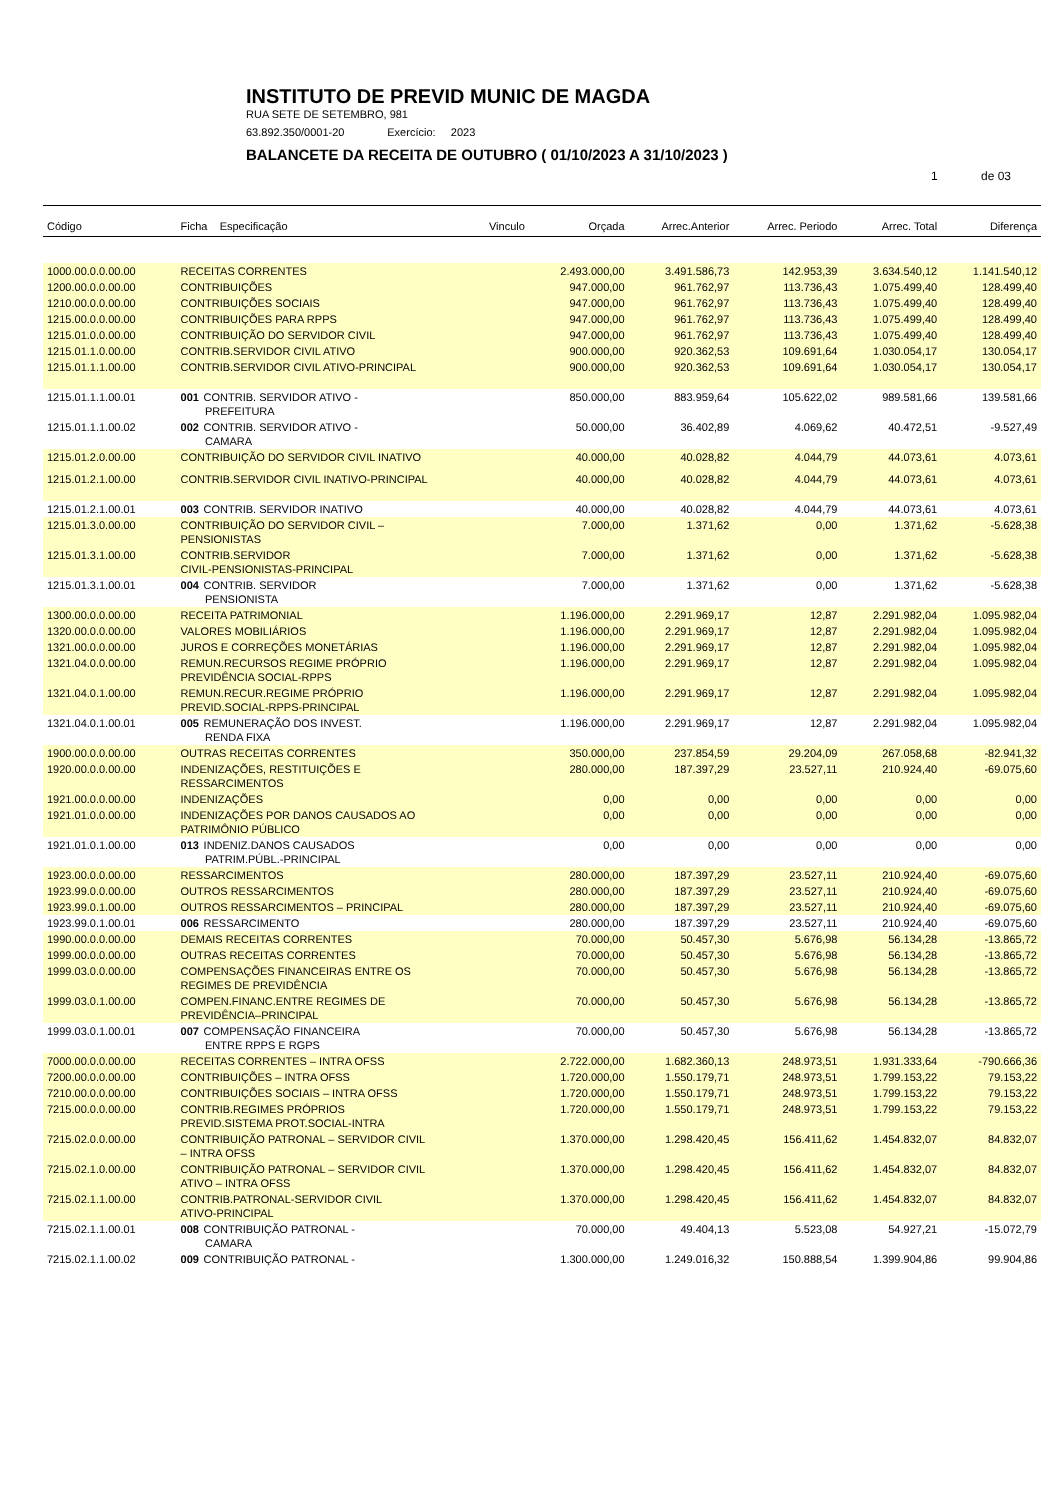INSTITUTO DE PREVID MUNIC DE MAGDA
RUA SETE DE SETEMBRO, 981
63.892.350/0001-20 Exercício: 2023
BALANCETE DA RECEITA DE OUTUBRO ( 01/10/2023 A 31/10/2023 )
1 de 03
| Código | Ficha Especificação | Vinculo | Orçada | Arrec.Anterior | Arrec. Periodo | Arrec. Total | Diferença |
| --- | --- | --- | --- | --- | --- | --- | --- |
| 1000.00.0.0.00.00 | RECEITAS CORRENTES | | 2.493.000,00 | 3.491.586,73 | 142.953,39 | 3.634.540,12 | 1.141.540,12 |
| 1200.00.0.0.00.00 | CONTRIBUIÇÕES | | 947.000,00 | 961.762,97 | 113.736,43 | 1.075.499,40 | 128.499,40 |
| 1210.00.0.0.00.00 | CONTRIBUIÇÕES SOCIAIS | | 947.000,00 | 961.762,97 | 113.736,43 | 1.075.499,40 | 128.499,40 |
| 1215.00.0.0.00.00 | CONTRIBUIÇÕES PARA RPPS | | 947.000,00 | 961.762,97 | 113.736,43 | 1.075.499,40 | 128.499,40 |
| 1215.01.0.0.00.00 | CONTRIBUIÇÃO DO SERVIDOR CIVIL | | 947.000,00 | 961.762,97 | 113.736,43 | 1.075.499,40 | 128.499,40 |
| 1215.01.1.0.00.00 | CONTRIB.SERVIDOR CIVIL ATIVO | | 900.000,00 | 920.362,53 | 109.691,64 | 1.030.054,17 | 130.054,17 |
| 1215.01.1.1.00.00 | CONTRIB.SERVIDOR CIVIL ATIVO-PRINCIPAL | | 900.000,00 | 920.362,53 | 109.691,64 | 1.030.054,17 | 130.054,17 |
| 1215.01.1.1.00.01 | 001 CONTRIB. SERVIDOR ATIVO - PREFEITURA | | 850.000,00 | 883.959,64 | 105.622,02 | 989.581,66 | 139.581,66 |
| 1215.01.1.1.00.02 | 002 CONTRIB. SERVIDOR ATIVO - CAMARA | | 50.000,00 | 36.402,89 | 4.069,62 | 40.472,51 | -9.527,49 |
| 1215.01.2.0.00.00 | CONTRIBUIÇÃO DO SERVIDOR CIVIL INATIVO | | 40.000,00 | 40.028,82 | 4.044,79 | 44.073,61 | 4.073,61 |
| 1215.01.2.1.00.00 | CONTRIB.SERVIDOR CIVIL INATIVO-PRINCIPAL | | 40.000,00 | 40.028,82 | 4.044,79 | 44.073,61 | 4.073,61 |
| 1215.01.2.1.00.01 | 003 CONTRIB. SERVIDOR INATIVO | | 40.000,00 | 40.028,82 | 4.044,79 | 44.073,61 | 4.073,61 |
| 1215.01.3.0.00.00 | CONTRIBUIÇÃO DO SERVIDOR CIVIL – PENSIONISTAS | | 7.000,00 | 1.371,62 | 0,00 | 1.371,62 | -5.628,38 |
| 1215.01.3.1.00.00 | CONTRIB.SERVIDOR CIVIL-PENSIONISTAS-PRINCIPAL | | 7.000,00 | 1.371,62 | 0,00 | 1.371,62 | -5.628,38 |
| 1215.01.3.1.00.01 | 004 CONTRIB. SERVIDOR PENSIONISTA | | 7.000,00 | 1.371,62 | 0,00 | 1.371,62 | -5.628,38 |
| 1300.00.0.0.00.00 | RECEITA PATRIMONIAL | | 1.196.000,00 | 2.291.969,17 | 12,87 | 2.291.982,04 | 1.095.982,04 |
| 1320.00.0.0.00.00 | VALORES MOBILIÁRIOS | | 1.196.000,00 | 2.291.969,17 | 12,87 | 2.291.982,04 | 1.095.982,04 |
| 1321.00.0.0.00.00 | JUROS E CORREÇÕES MONETÁRIAS | | 1.196.000,00 | 2.291.969,17 | 12,87 | 2.291.982,04 | 1.095.982,04 |
| 1321.04.0.0.00.00 | REMUN.RECURSOS REGIME PRÓPRIO PREVIDÊNCIA SOCIAL-RPPS | | 1.196.000,00 | 2.291.969,17 | 12,87 | 2.291.982,04 | 1.095.982,04 |
| 1321.04.0.1.00.00 | REMUN.RECUR.REGIME PRÓPRIO PREVID.SOCIAL-RPPS-PRINCIPAL | | 1.196.000,00 | 2.291.969,17 | 12,87 | 2.291.982,04 | 1.095.982,04 |
| 1321.04.0.1.00.01 | 005 REMUNERAÇÃO DOS INVEST. RENDA FIXA | | 1.196.000,00 | 2.291.969,17 | 12,87 | 2.291.982,04 | 1.095.982,04 |
| 1900.00.0.0.00.00 | OUTRAS RECEITAS CORRENTES | | 350.000,00 | 237.854,59 | 29.204,09 | 267.058,68 | -82.941,32 |
| 1920.00.0.0.00.00 | INDENIZAÇÕES, RESTITUIÇÕES E RESSARCIMENTOS | | 280.000,00 | 187.397,29 | 23.527,11 | 210.924,40 | -69.075,60 |
| 1921.00.0.0.00.00 | INDENIZAÇÕES | | 0,00 | 0,00 | 0,00 | 0,00 | 0,00 |
| 1921.01.0.0.00.00 | INDENIZAÇÕES POR DANOS CAUSADOS AO PATRIMÔNIO PÚBLICO | | 0,00 | 0,00 | 0,00 | 0,00 | 0,00 |
| 1921.01.0.1.00.00 | 013 INDENIZ.DANOS CAUSADOS PATRIM.PÚBL.-PRINCIPAL | | 0,00 | 0,00 | 0,00 | 0,00 | 0,00 |
| 1923.00.0.0.00.00 | RESSARCIMENTOS | | 280.000,00 | 187.397,29 | 23.527,11 | 210.924,40 | -69.075,60 |
| 1923.99.0.0.00.00 | OUTROS RESSARCIMENTOS | | 280.000,00 | 187.397,29 | 23.527,11 | 210.924,40 | -69.075,60 |
| 1923.99.0.1.00.00 | OUTROS RESSARCIMENTOS – PRINCIPAL | | 280.000,00 | 187.397,29 | 23.527,11 | 210.924,40 | -69.075,60 |
| 1923.99.0.1.00.01 | 006 RESSARCIMENTO | | 280.000,00 | 187.397,29 | 23.527,11 | 210.924,40 | -69.075,60 |
| 1990.00.0.0.00.00 | DEMAIS RECEITAS CORRENTES | | 70.000,00 | 50.457,30 | 5.676,98 | 56.134,28 | -13.865,72 |
| 1999.00.0.0.00.00 | OUTRAS RECEITAS CORRENTES | | 70.000,00 | 50.457,30 | 5.676,98 | 56.134,28 | -13.865,72 |
| 1999.03.0.0.00.00 | COMPENSAÇÕES FINANCEIRAS ENTRE OS REGIMES DE PREVIDÊNCIA | | 70.000,00 | 50.457,30 | 5.676,98 | 56.134,28 | -13.865,72 |
| 1999.03.0.1.00.00 | COMPEN.FINANC.ENTRE REGIMES DE PREVIDÊNCIA–PRINCIPAL | | 70.000,00 | 50.457,30 | 5.676,98 | 56.134,28 | -13.865,72 |
| 1999.03.0.1.00.01 | 007 COMPENSAÇÃO FINANCEIRA ENTRE RPPS E RGPS | | 70.000,00 | 50.457,30 | 5.676,98 | 56.134,28 | -13.865,72 |
| 7000.00.0.0.00.00 | RECEITAS CORRENTES – INTRA OFSS | | 2.722.000,00 | 1.682.360,13 | 248.973,51 | 1.931.333,64 | -790.666,36 |
| 7200.00.0.0.00.00 | CONTRIBUIÇÕES – INTRA OFSS | | 1.720.000,00 | 1.550.179,71 | 248.973,51 | 1.799.153,22 | 79.153,22 |
| 7210.00.0.0.00.00 | CONTRIBUIÇÕES SOCIAIS – INTRA OFSS | | 1.720.000,00 | 1.550.179,71 | 248.973,51 | 1.799.153,22 | 79.153,22 |
| 7215.00.0.0.00.00 | CONTRIB.REGIMES PRÓPRIOS PREVID.SISTEMA PROT.SOCIAL-INTRA | | 1.720.000,00 | 1.550.179,71 | 248.973,51 | 1.799.153,22 | 79.153,22 |
| 7215.02.0.0.00.00 | CONTRIBUIÇÃO PATRONAL – SERVIDOR CIVIL – INTRA OFSS | | 1.370.000,00 | 1.298.420,45 | 156.411,62 | 1.454.832,07 | 84.832,07 |
| 7215.02.1.0.00.00 | CONTRIBUIÇÃO PATRONAL – SERVIDOR CIVIL ATIVO – INTRA OFSS | | 1.370.000,00 | 1.298.420,45 | 156.411,62 | 1.454.832,07 | 84.832,07 |
| 7215.02.1.1.00.00 | CONTRIB.PATRONAL-SERVIDOR CIVIL ATIVO-PRINCIPAL | | 1.370.000,00 | 1.298.420,45 | 156.411,62 | 1.454.832,07 | 84.832,07 |
| 7215.02.1.1.00.01 | 008 CONTRIBUIÇÃO PATRONAL - CAMARA | | 70.000,00 | 49.404,13 | 5.523,08 | 54.927,21 | -15.072,79 |
| 7215.02.1.1.00.02 | 009 CONTRIBUIÇÃO PATRONAL - | | 1.300.000,00 | 1.249.016,32 | 150.888,54 | 1.399.904,86 | 99.904,86 |